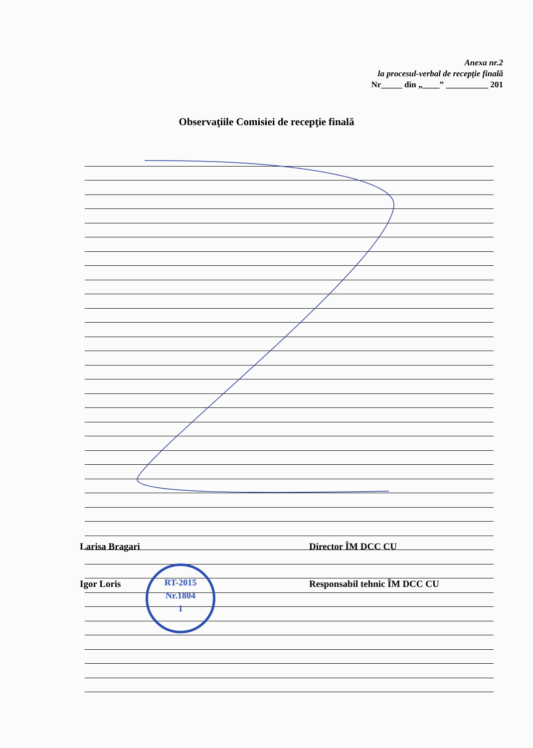Anexa nr.2
la procesul-verbal de recepţie finală
Nr_____ din „____” __________ 201
Observaţiile Comisiei de recepţie finală
Larisa Bragari Director ÎM DCC CU
Igor Loris Responsabil tehnic ÎM DCC CU
RT-2015
Nr.1804
1